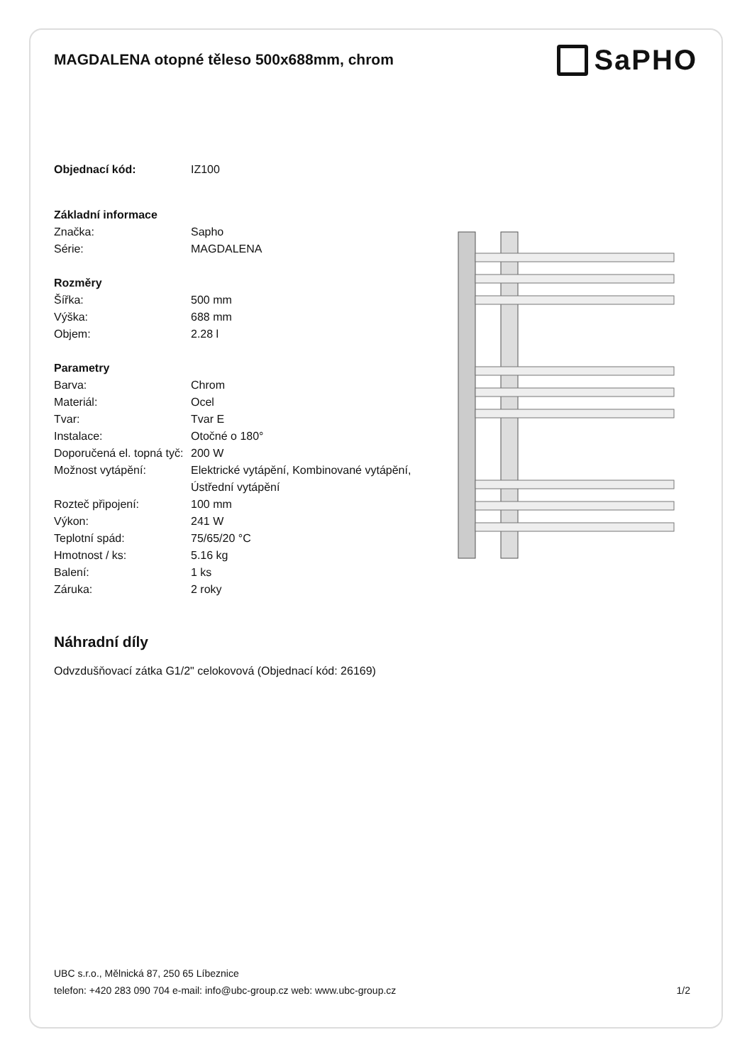MAGDALENA otopné těleso 500x688mm, chrom
SaPHO
| Objednací kód: | IZ100 |
| Základní informace | |
| Značka: | Sapho |
| Série: | MAGDALENA |
| Rozměry | |
| Šířka: | 500 mm |
| Výška: | 688 mm |
| Objem: | 2.28 l |
| Parametry | |
| Barva: | Chrom |
| Materiál: | Ocel |
| Tvar: | Tvar E |
| Instalace: | Otočné o 180° |
| Doporučená el. topná tyč: | 200 W |
| Možnost vytápění: | Elektrické vytápění, Kombinované vytápění, Ústřední vytápění |
| Rozteč připojení: | 100 mm |
| Výkon: | 241 W |
| Teplotní spád: | 75/65/20 °C |
| Hmotnost / ks: | 5.16 kg |
| Balení: | 1 ks |
| Záruka: | 2 roky |
Náhradní díly
Odvzdušňovací zátka G1/2" celokovová (Objednací kód: 26169)
UBC s.r.o., Mělnická 87, 250 65 Líbeznice
telefon: +420 283 090 704 e-mail: info@ubc-group.cz web: www.ubc-group.cz
1/2